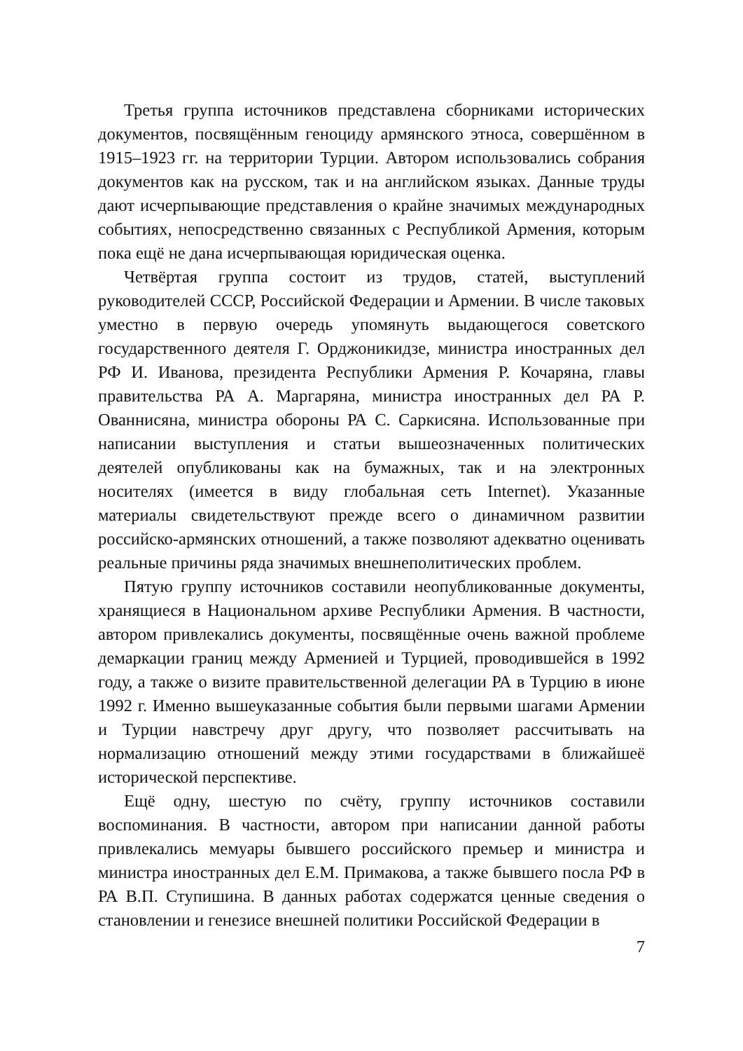Третья группа источников представлена сборниками исторических документов, посвящённым геноциду армянского этноса, совершённом в 1915–1923 гг. на территории Турции. Автором использовались собрания документов как на русском, так и на английском языках. Данные труды дают исчерпывающие представления о крайне значимых международных событиях, непосредственно связанных с Республикой Армения, которым пока ещё не дана исчерпывающая юридическая оценка.
Четвёртая группа состоит из трудов, статей, выступлений руководителей СССР, Российской Федерации и Армении. В числе таковых уместно в первую очередь упомянуть выдающегося советского государственного деятеля Г. Орджоникидзе, министра иностранных дел РФ И. Иванова, президента Республики Армения Р. Кочаряна, главы правительства РА А. Маргаряна, министра иностранных дел РА Р. Ованнисяна, министра обороны РА С. Саркисяна. Использованные при написании выступления и статьи вышеозначенных политических деятелей опубликованы как на бумажных, так и на электронных носителях (имеется в виду глобальная сеть Internet). Указанные материалы свидетельствуют прежде всего о динамичном развитии российско-армянских отношений, а также позволяют адекватно оценивать реальные причины ряда значимых внешнеполитических проблем.
Пятую группу источников составили неопубликованные документы, хранящиеся в Национальном архиве Республики Армения. В частности, автором привлекались документы, посвящённые очень важной проблеме демаркации границ между Арменией и Турцией, проводившейся в 1992 году, а также о визите правительственной делегации РА в Турцию в июне 1992 г. Именно вышеуказанные события были первыми шагами Армении и Турции навстречу друг другу, что позволяет рассчитывать на нормализацию отношений между этими государствами в ближайшеё исторической перспективе.
Ещё одну, шестую по счёту, группу источников составили воспоминания. В частности, автором при написании данной работы привлекались мемуары бывшего российского премьер и министра и министра иностранных дел Е.М. Примакова, а также бывшего посла РФ в РА В.П. Ступишина. В данных работах содержатся ценные сведения о становлении и генезисе внешней политики Российской Федерации в
7